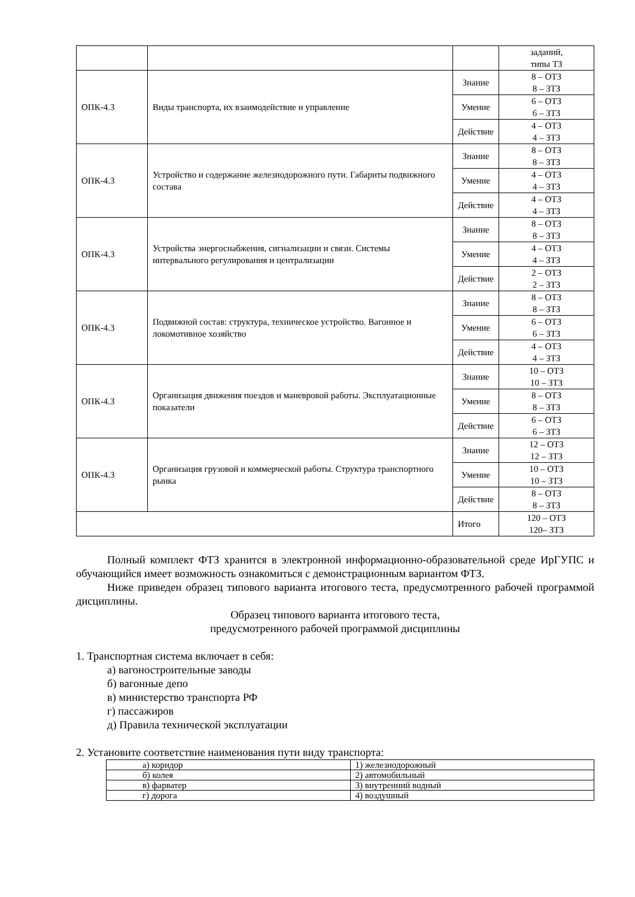| | | | заданий, типы ТЗ |
| ОПК-4.3 | Виды транспорта, их взаимодействие и управление | Знание | 8 – ОТЗ 8 – ЗТЗ |
| | | Умение | 6 – ОТЗ 6 – ЗТЗ |
| | | Действие | 4 – ОТЗ 4 – ЗТЗ |
| ОПК-4.3 | Устройство и содержание железнодорожного пути. Габариты подвижного состава | Знание | 8 – ОТЗ 8 – ЗТЗ |
| | | Умение | 4 – ОТЗ 4 – ЗТЗ |
| | | Действие | 4 – ОТЗ 4 – ЗТЗ |
| ОПК-4.3 | Устройства энергоснабжения, сигнализации и связи. Системы интервального регулирования и централизации | Знание | 8 – ОТЗ 8 – ЗТЗ |
| | | Умение | 4 – ОТЗ 4 – ЗТЗ |
| | | Действие | 2 – ОТЗ 2 – ЗТЗ |
| ОПК-4.3 | Подвижной состав: структура, техническое устройство. Вагонное и локомотивное хозяйство | Знание | 8 – ОТЗ 8 – ЗТЗ |
| | | Умение | 6 – ОТЗ 6 – ЗТЗ |
| | | Действие | 4 – ОТЗ 4 – ЗТЗ |
| ОПК-4.3 | Организация движения поездов и маневровой работы. Эксплуатационные показатели | Знание | 10 – ОТЗ 10 – ЗТЗ |
| | | Умение | 8 – ОТЗ 8 – ЗТЗ |
| | | Действие | 6 – ОТЗ 6 – ЗТЗ |
| ОПК-4.3 | Организация грузовой и коммерческой работы. Структура транспортного рынка | Знание | 12 – ОТЗ 12 – ЗТЗ |
| | | Умение | 10 – ОТЗ 10 – ЗТЗ |
| | | Действие | 8 – ОТЗ 8 – ЗТЗ |
| | | Итого | 120 – ОТЗ 120– ЗТЗ |
Полный комплект ФТЗ хранится в электронной информационно-образовательной среде ИрГУПС и обучающийся имеет возможность ознакомиться с демонстрационным вариантом ФТЗ.
Ниже приведен образец типового варианта итогового теста, предусмотренного рабочей программой дисциплины.
Образец типового варианта итогового теста,
предусмотренного рабочей программой дисциплины
1. Транспортная система включает в себя:
а) вагоностроительные заводы
б) вагонные депо
в) министерство транспорта РФ
г) пассажиров
д) Правила технической эксплуатации
2. Установите соответствие наименования пути виду транспорта:
| а) коридор | 1) железнодорожный |
| б) колея | 2) автомобильный |
| в) фарватер | 3) внутренний водный |
| г) дорога | 4) воздушный |